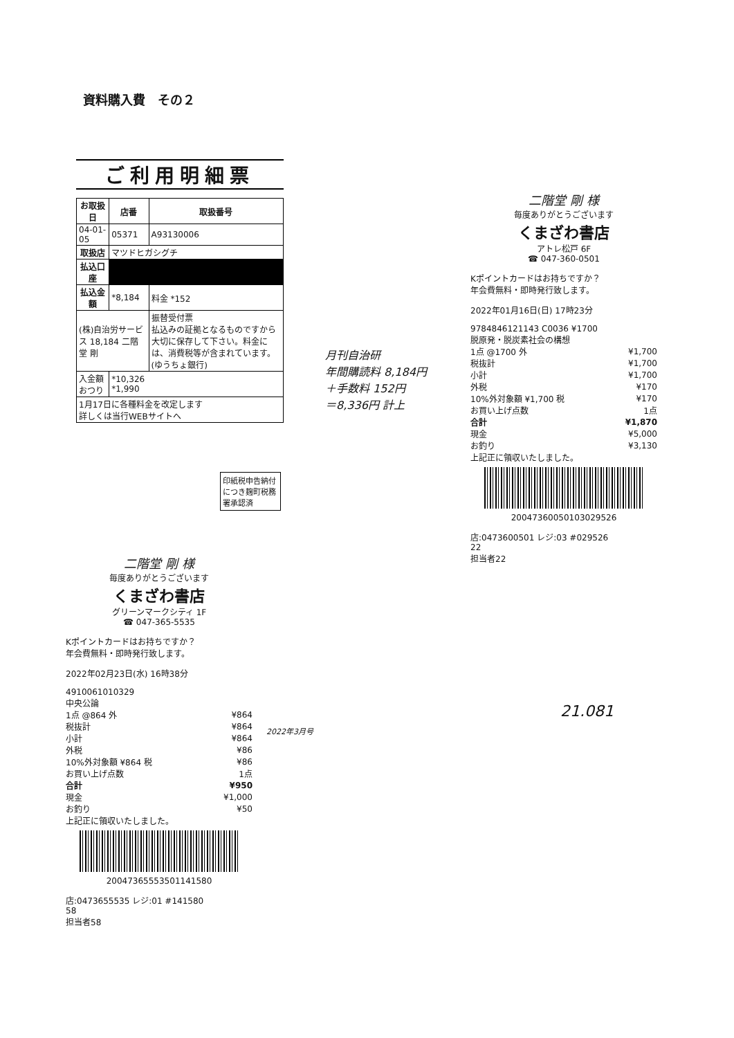資料購入費　その２
ご利用明細票
| お取扱日 | 店番 | 取扱番号 |
| --- | --- | --- |
| 04-01-05 | 05371 | A93130006 |
| 取扱店 | マツドヒガシグチ | |
| 払込口座 | | |
| 払込金額 | *8,184 | 料金 *152 |
| (株)自治労サービス 18,184 二階堂 剛 | | 振替受付票 払込みの証拠となるものですから大切に保存して下さい。料金には、消費税等が含まれています。(ゆうちょ銀行) |
| 入金額 おつり | *10,326 *1,990 | |
| 1月17日に各種料金を改定します 詳しくは当行WEBサイトへ | | |
印紙税申告納付につき麹町税務署承認済
月刊自治研
年間購読料 8,184円
＋手数料 152円
＝8,336円 計上
二階堂 剛 様
毎度ありがとうございます
くまざわ書店
アトレ松戸 6F
☎ 047-360-0501
Kポイントカードはお持ちですか？
年会費無料・即時発行致します。
2022年01月16日(日) 17時23分
9784846121143 C0036 ¥1700
脱原発・脱炭素社会の構想
| 1点 @1700 外 | ¥1,700 |
| 税抜計 | ¥1,700 |
| 小計 | ¥1,700 |
| 外税 | ¥170 |
| 10%外対象額 ¥1,700 税 | ¥170 |
| お買い上げ点数 | 1点 |
| 合計 | ¥1,870 |
| 現金 | ¥5,000 |
| お釣り | ¥3,130 |
上記正に領収いたしました。
2004736005010302952​6
店:0473600501 レジ:03 #029526
22
担当者22
21.081
二階堂 剛 様
毎度ありがとうございます
くまざわ書店
グリーンマークシティ 1F
☎ 047-365-5535
Kポイントカードはお持ちですか？
年会費無料・即時発行致します。
2022年02月23日(水) 16時38分
4910061010329
中央公論
| 1点 @864 外 | ¥864 |
| 税抜計 | ¥864 |
| 小計 | ¥864 |
| 外税 | ¥86 |
| 10%外対象額 ¥864 税 | ¥86 |
| お買い上げ点数 | 1点 |
| 合計 | ¥950 |
| 現金 | ¥1,000 |
| お釣り | ¥50 |
上記正に領収いたしました。
2004736555350114158​0
店:0473655535 レジ:01 #141580
58
担当者58
2022年3月号